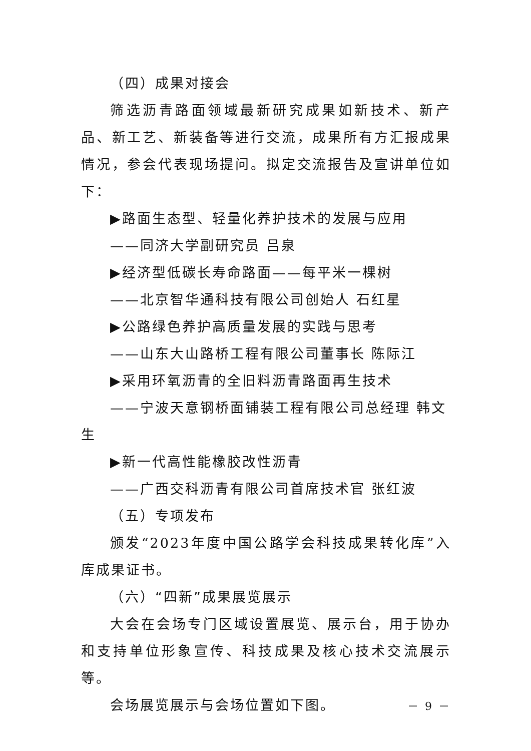（四）成果对接会
筛选沥青路面领域最新研究成果如新技术、新产品、新工艺、新装备等进行交流，成果所有方汇报成果情况，参会代表现场提问。拟定交流报告及宣讲单位如下：
▶路面生态型、轻量化养护技术的发展与应用
——同济大学副研究员 吕泉
▶经济型低碳长寿命路面——每平米一棵树
——北京智华通科技有限公司创始人 石红星
▶公路绿色养护高质量发展的实践与思考
——山东大山路桥工程有限公司董事长 陈际江
▶采用环氧沥青的全旧料沥青路面再生技术
——宁波天意钢桥面铺装工程有限公司总经理 韩文生
▶新一代高性能橡胶改性沥青
——广西交科沥青有限公司首席技术官 张红波
（五）专项发布
颁发“2023年度中国公路学会科技成果转化库”入库成果证书。
（六）“四新”成果展览展示
大会在会场专门区域设置展览、展示台，用于协办和支持单位形象宣传、科技成果及核心技术交流展示等。
会场展览展示与会场位置如下图。
－ 9 －